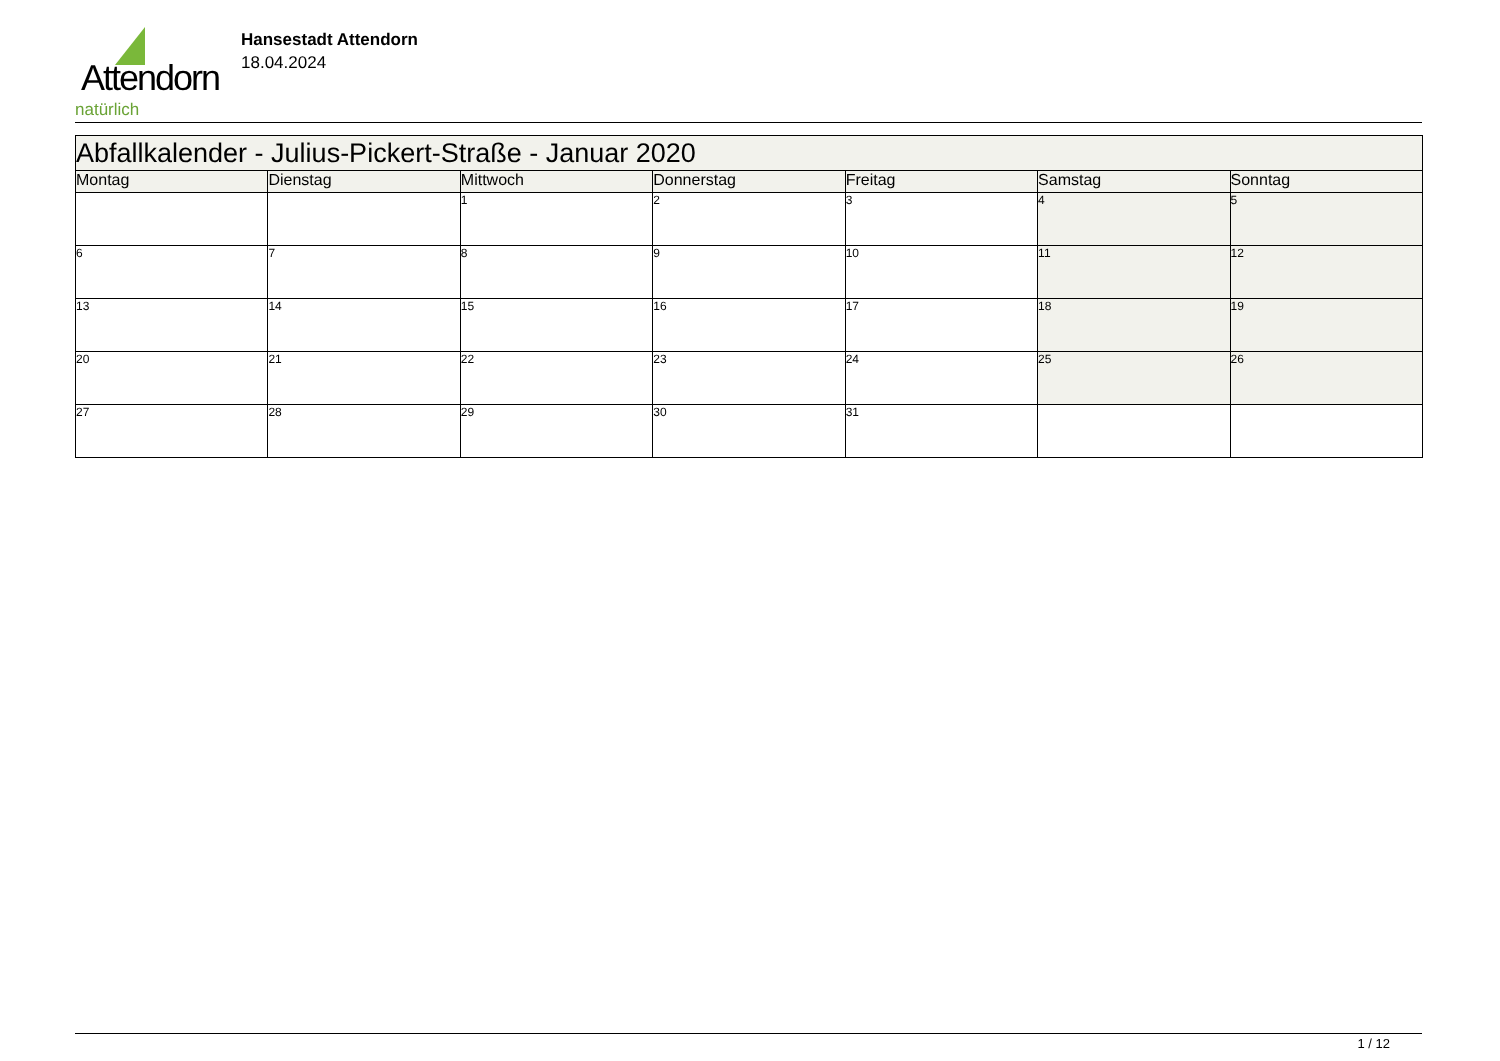Attendorn
natürlich
Hansestadt Attendorn
18.04.2024
| Abfallkalender - Julius-Pickert-Straße - Januar 2020 | | | | | | |
| Montag | Dienstag | Mittwoch | Donnerstag | Freitag | Samstag | Sonntag |
| | | 1 | 2 | 3 | 4 | 5 |
| 6 | 7 | 8 | 9 | 10 | 11 | 12 |
| 13 | 14 | 15 | 16 | 17 | 18 | 19 |
| 20 | 21 | 22 | 23 | 24 | 25 | 26 |
| 27 | 28 | 29 | 30 | 31 | | |
1 / 12